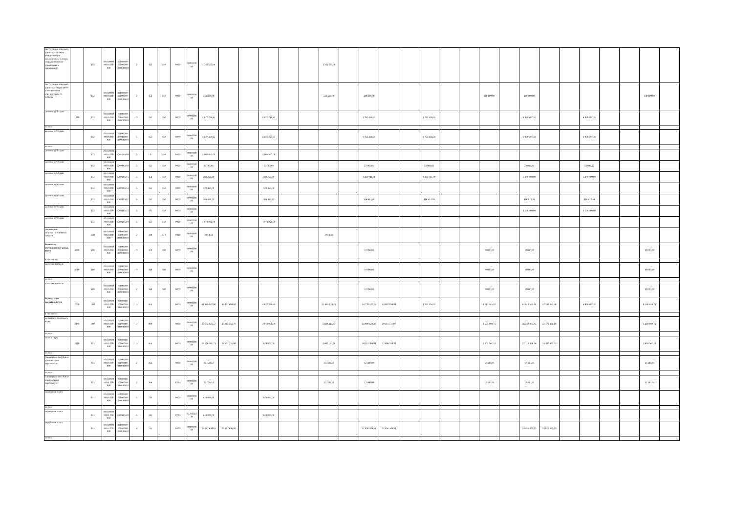| поступления текущего характера от иных резидентов (за исключением сектора государственного управления и организаций | | 155 | 00.0.00.00 000.0.000 000 | 00000000 00000000 00000000 0 | 2 | 155 | 150 | 0000 | 00000000 00 | 1 345 525,00 | | | | | | 1 345 525,00 | | | | | | | | | | | | | | | | | |
| поступления текущего характера бюджетным и автономным учреждениям от сектора | | 152 | 00.0.00.00 000.0.000 000 | 00000000 00000000 00000000 0 | 2 | 152 | 150 | 0000 | 00000000 00 | 533 600,00 | | | | | | 533 600,00 | | 349 600,00 | | | | | | 349 600,00 | | 349 600,00 | | | | | | 349 600,00 | |
| целевые субсидии | 1410 | 152 | 00.0.00.00 000.0.000 000 | 00000000 00000000 00000000 0 | 0 | 152 | 150 | 0000 | 00000000 00 | 4 827 259,85 | | | 4 827 259,85 | | | | | 1 762 438,31 | | | 1 762 438,31 | | | | | 6 939 697,31 | | | 6 939 697,31 | | | | |
| из них: | | | | | | | | | | | | | | | | | | | | | | | | | | | | | | | | | |
| целевые субсидии | | 152 | 00.0.00.00 000.0.000 000 | 00000000 00000000 00000000 0 | 5 | 152 | 150 | 0000 | 00000000 00 | 4 827 259,85 | | | 4 827 259,85 | | | | | 1 762 438,31 | | | 1 762 438,31 | | | | | 6 939 697,31 | | | 6 939 697,31 | | | | |
| из них: | | | | | | | | | | | | | | | | | | | | | | | | | | | | | | | | | |
| целевые субсидии | | 152 | 00.0.00.00 000.0.000 000 | 83021050 9 | 5 | 152 | 150 | 0000 | 00000000 00 | 3 000 000,00 | | | 3 000 000,00 | | | | | | | | | | | | | | | | | | | | |
| целевые субсидии | | 152 | 00.0.00.00 000.0.000 000 | 83021050 8 | 5 | 152 | 150 | 0000 | 00000000 00 | 23 083,82 | | | 23 083,82 | | | | | 23 083,82 | | | 23 083,82 | | | | | 23 083,82 | | | 23 083,82 | | | | |
| целевые субсидии | | 152 | 00.0.00.00 000.0.000 000 | 83021050 5 | 5 | 152 | 150 | 0000 | 00000000 00 | 288 264,80 | | | 288 264,80 | | | | | 1 422 741,00 | | | 1 422 741,00 | | | | | 5 400 000,00 | | | 5 400 000,00 | | | | |
| целевые субсидии | | 152 | 00.0.00.00 000.0.000 000 | 83021050 3 | 5 | 152 | 150 | 0000 | 00000000 00 | 129 360,00 | | | 129 360,00 | | | | | | | | | | | | | | | | | | | | |
| целевые субсидии | | 152 | 00.0.00.00 000.0.000 000 | 83021050 1 | 5 | 152 | 150 | 0000 | 00000000 00 | 308 495,23 | | | 308 495,23 | | | | | 316 613,49 | | | 316 613,49 | | | | | 316 613,49 | | | 316 613,49 | | | | |
| целевые субсидии | | 152 | 00.0.00.00 000.0.000 000 | 83021051 5 | 5 | 152 | 150 | 0000 | 00000000 00 | | | | | | | | | | | | | | | | | 1 200 000,00 | | | 1 200 000,00 | | | | |
| целевые субсидии | | 152 | 00.0.00.00 000.0.000 000 | 83021053 0 | 5 | 152 | 150 | 0000 | 00000000 00 | 1 078 056,00 | | | 1 078 056,00 | | | | | | | | | | | | | | | | | | | | |
| уменьшение стоимости основных средств | | 410 | 00.0.00.00 000.0.000 000 | 00000000 00000000 00000000 0 | 2 | 410 | 410 | 0000 | 00000000 00 | 2 911,14 | | | | | | 2 911,14 | | | | | | | | | | | | | | | | | |
| Выплаты, уменьшающие доход, всего | 3000 | 100 | 00.0.00.00 000.0.000 000 | 00000000 00000000 00000000 0 | 0 | 100 | 100 | 0000 | 00000000 00 | | | | | | | | | 10 000,00 | | | | | | 10 000,00 | | 10 000,00 | | | | | | 10 000,00 | |
| в том числе: | | | | | | | | | | | | | | | | | | | | | | | | | | | | | | | | | |
| налог на прибыль | 3010 | 189 | 00.0.00.00 000.0.000 000 | 00000000 00000000 00000000 0 | 0 | 189 | 180 | 0000 | 00000000 00 | | | | | | | | | 10 000,00 | | | | | | 10 000,00 | | 10 000,00 | | | | | | 10 000,00 | |
| из них: | | | | | | | | | | | | | | | | | | | | | | | | | | | | | | | | | |
| налог на прибыль | | 189 | 00.0.00.00 000.0.000 000 | 00000000 00000000 00000000 0 | 2 | 189 | 180 | 0000 | 00000000 00 | | | | | | | | | 10 000,00 | | | | | | 10 000,00 | | 10 000,00 | | | | | | 10 000,00 | |
| Выплаты по расходам, всего | 2000 | 000 | 00.0.00.00 000.0.000 000 | 00000000 00000000 00000000 0 | 0 | 000 | | 0000 | 00000000 00 | 61 969 087,90 | 45 457 699,82 | | 4 827 259,85 | | | 11 684 128,23 | | 54 779 437,55 | 44 902 054,04 | | 1 762 438,31 | | | 8 114 945,20 | | 62 913 563,54 | 47 783 031,48 | | 6 939 697,31 | | | 8 190 834,75 | |
| в том числе: | | | | | | | | | | | | | | | | | | | | | | | | | | | | | | | | | |
| на выплату персоналу, всего | 2100 | 000 | 00.0.00.00 000.0.000 000 | 00000000 00000000 00000000 0 | 0 | 000 | | 0000 | 00000000 00 | 37 573 825,57 | 30 815 351,70 | | 1 078 056,00 | | | 5 680 417,87 | | 34 900 620,82 | 30 211 511,07 | | | | | 4 689 109,75 | | 36 462 005,94 | 31 772 896,19 | | | | | 4 689 109,75 | |
| из них: | | | | | | | | | | | | | | | | | | | | | | | | | | | | | | | | | |
| оплата труда | 2110 | 111 | 00.0.00.00 000.0.000 000 | 00000000 00000000 00000000 0 | 0 | 000 | | 0000 | 00000000 00 | 28 226 381,71 | 23 501 276,93 | | 828 000,00 | | | 3 897 104,78 | | 26 513 106,04 | 22 908 744,51 | | | | | 3 604 361,53 | | 27 712 326,56 | 24 107 965,03 | | | | | 3 604 361,53 | |
| из них: | | | | | | | | | | | | | | | | | | | | | | | | | | | | | | | | | |
| социальные пособия и компенсации персоналу в | | 111 | 00.0.00.00 000.0.000 000 | 00000000 00000000 00000000 0 | 2 | 266 | | 0000 | 00000000 00 | 25 038,53 | | | | | | 25 038,53 | | 12 480,00 | | | | | | 12 480,00 | | 12 480,00 | | | | | | 12 480,00 | |
| из них: | | | | | | | | | | | | | | | | | | | | | | | | | | | | | | | | | |
| социальные пособия и компенсации персоналу в | | 111 | 00.0.00.00 000.1.000 000 | 00000000 00000000 00000000 0 | 2 | 266 | | 0704 | 00000000 00 | 25 038,53 | | | | | | 25 038,53 | | 12 480,00 | | | | | | 12 480,00 | | 12 480,00 | | | | | | 12 480,00 | |
| заработная плата | | 111 | 00.0.00.00 000.0.000 000 | 00000000 00000000 00000000 0 | 5 | 211 | | 0000 | 00000000 00 | 828 000,00 | | | 828 000,00 | | | | | | | | | | | | | | | | | | | | |
| из них: | | | | | | | | | | | | | | | | | | | | | | | | | | | | | | | | | |
| заработная плата | | 111 | 00.0.00.00 000.1.000 000 | 83021053 0 | 5 | 211 | | 0704 | 02201563 40 | 828 000,00 | | | 828 000,00 | | | | | | | | | | | | | | | | | | | | |
| заработная плата | | 111 | 00.0.00.00 000.0.000 000 | 00000000 00000000 00000000 0 | 4 | 211 | | 0000 | 00000000 00 | 23 387 636,93 | 23 387 636,93 | | | | | | | 22 830 104,51 | 22 830 104,51 | | | | | | | 24 029 325,03 | 24 029 325,03 | | | | | | |
| из них: | | | | | | | | | | | | | | | | | | | | | | | | | | | | | | | | | |